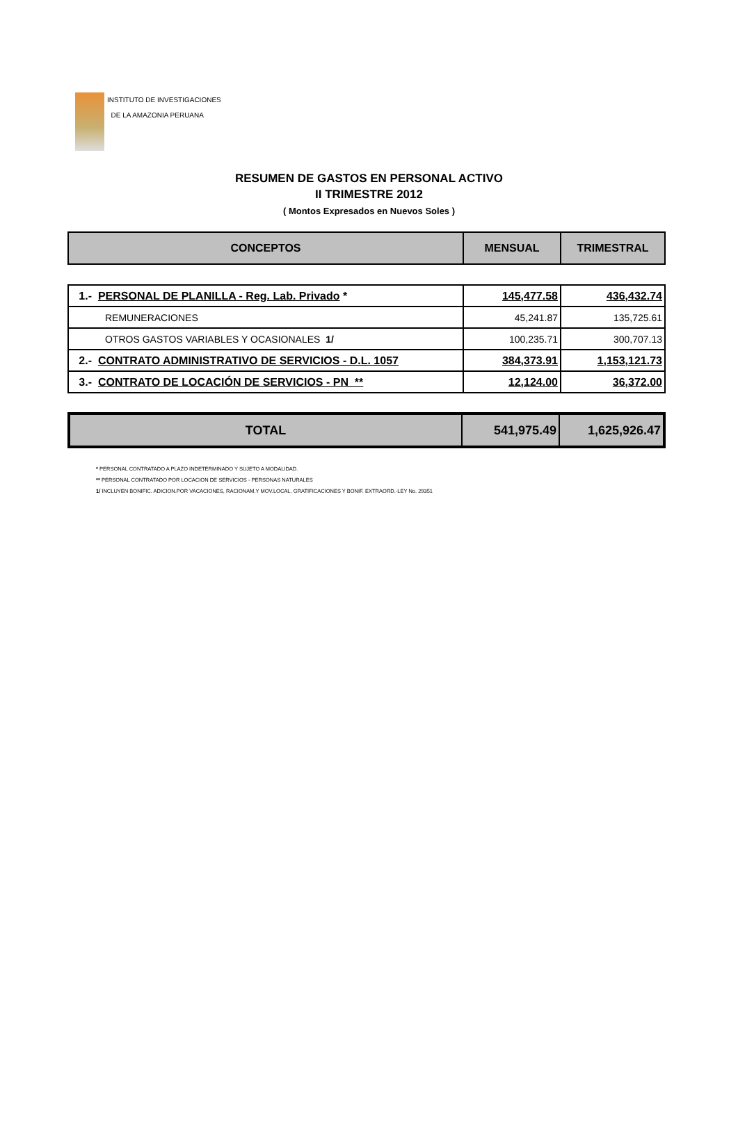INSTITUTO DE INVESTIGACIONES
DE LA AMAZONIA PERUANA
RESUMEN DE GASTOS EN PERSONAL ACTIVO
II TRIMESTRE 2012
( Montos Expresados en Nuevos Soles )
| CONCEPTOS | MENSUAL | TRIMESTRAL |
| --- | --- | --- |
| 1.- PERSONAL DE PLANILLA - Reg. Lab. Privado * | 145,477.58 | 436,432.74 |
| REMUNERACIONES | 45,241.87 | 135,725.61 |
| OTROS GASTOS VARIABLES Y OCASIONALES 1/ | 100,235.71 | 300,707.13 |
| 2.- CONTRATO ADMINISTRATIVO DE SERVICIOS - D.L. 1057 | 384,373.91 | 1,153,121.73 |
| 3.- CONTRATO DE LOCACIÓN DE SERVICIOS - PN ** | 12,124.00 | 36,372.00 |
| TOTAL | 541,975.49 | 1,625,926.47 |
* PERSONAL CONTRATADO A PLAZO INDETERMINADO Y SUJETO A MODALIDAD.
** PERSONAL CONTRATADO POR LOCACION DE SERVICIOS - PERSONAS NATURALES
1/ INCLUYEN BONIFIC. ADICION.POR VACACIONES, RACIONAM.Y MOV.LOCAL, GRATIFICACIONES Y BONIF. EXTRAORD.-LEY No. 29351